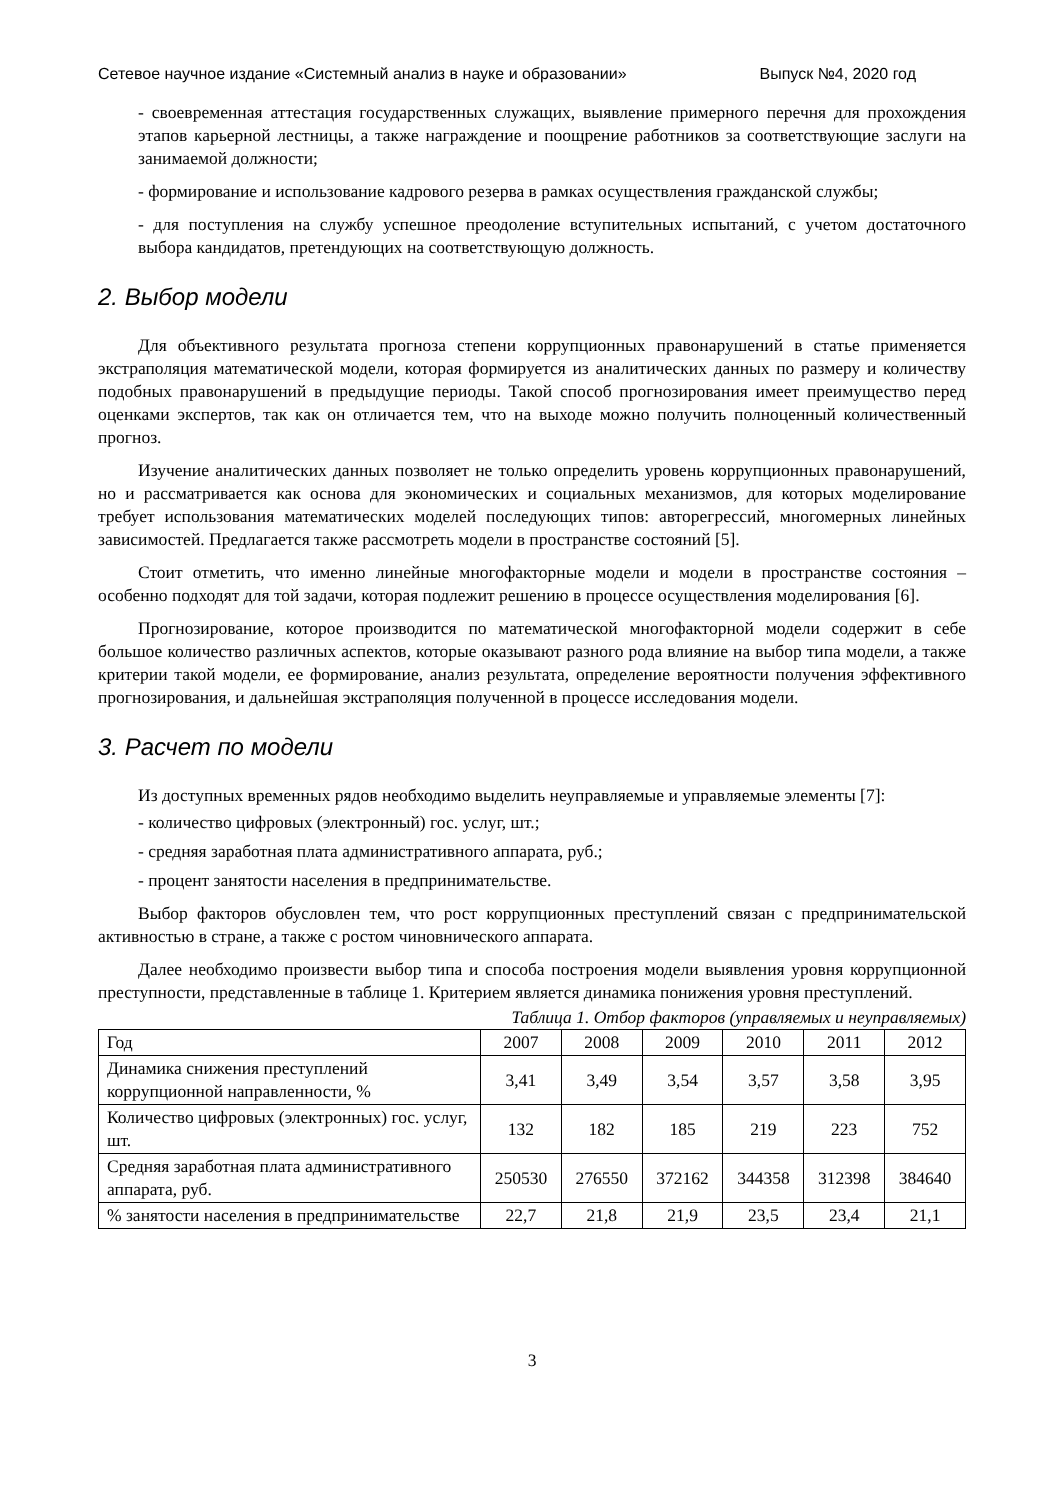Сетевое научное издание «Системный анализ в науке и образовании» Выпуск №4, 2020 год
- своевременная аттестация государственных служащих, выявление примерного перечня для прохождения этапов карьерной лестницы, а также награждение и поощрение работников за соответствующие заслуги на занимаемой должности;
- формирование и использование кадрового резерва в рамках осуществления гражданской службы;
- для поступления на службу успешное преодоление вступительных испытаний, с учетом достаточного выбора кандидатов, претендующих на соответствующую должность.
2. Выбор модели
Для объективного результата прогноза степени коррупционных правонарушений в статье применяется экстраполяция математической модели, которая формируется из аналитических данных по размеру и количеству подобных правонарушений в предыдущие периоды. Такой способ прогнозирования имеет преимущество перед оценками экспертов, так как он отличается тем, что на выходе можно получить полноценный количественный прогноз.
Изучение аналитических данных позволяет не только определить уровень коррупционных правонарушений, но и рассматривается как основа для экономических и социальных механизмов, для которых моделирование требует использования математических моделей последующих типов: авторегрессий, многомерных линейных зависимостей. Предлагается также рассмотреть модели в пространстве состояний [5].
Стоит отметить, что именно линейные многофакторные модели и модели в пространстве состояния – особенно подходят для той задачи, которая подлежит решению в процессе осуществления моделирования [6].
Прогнозирование, которое производится по математической многофакторной модели содержит в себе большое количество различных аспектов, которые оказывают разного рода влияние на выбор типа модели, а также критерии такой модели, ее формирование, анализ результата, определение вероятности получения эффективного прогнозирования, и дальнейшая экстраполяция полученной в процессе исследования модели.
3. Расчет по модели
Из доступных временных рядов необходимо выделить неуправляемые и управляемые элементы [7]:
- количество цифровых (электронный) гос. услуг, шт.;
- средняя заработная плата административного аппарата, руб.;
- процент занятости населения в предпринимательстве.
Выбор факторов обусловлен тем, что рост коррупционных преступлений связан с предпринимательской активностью в стране, а также с ростом чиновнического аппарата.
Далее необходимо произвести выбор типа и способа построения модели выявления уровня коррупционной преступности, представленные в таблице 1. Критерием является динамика понижения уровня преступлений.
Таблица 1. Отбор факторов (управляемых и неуправляемых)
| Год | 2007 | 2008 | 2009 | 2010 | 2011 | 2012 |
| Динамика снижения преступлений коррупционной направленности, % | 3,41 | 3,49 | 3,54 | 3,57 | 3,58 | 3,95 |
| Количество цифровых (электронных) гос. услуг, шт. | 132 | 182 | 185 | 219 | 223 | 752 |
| Средняя заработная плата административного аппарата, руб. | 250530 | 276550 | 372162 | 344358 | 312398 | 384640 |
| % занятости населения в предпринимательстве | 22,7 | 21,8 | 21,9 | 23,5 | 23,4 | 21,1 |
3